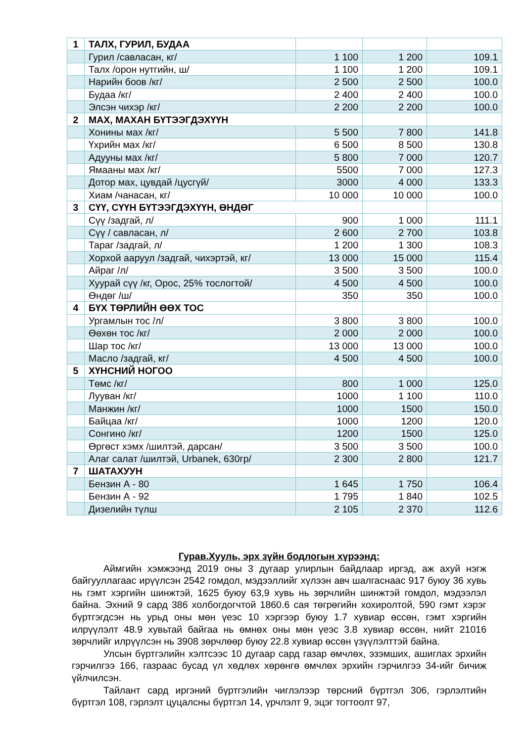| 1 | ТАЛХ, ГУРИЛ, БУДАА | | | |
| | Гурил /савласан, кг/ | 1 100 | 1 200 | 109.1 |
| | Талх /орон нутгийн, ш/ | 1 100 | 1 200 | 109.1 |
| | Нарийн боов /кг/ | 2 500 | 2 500 | 100.0 |
| | Будаа /кг/ | 2 400 | 2 400 | 100.0 |
| | Элсэн чихэр /кг/ | 2 200 | 2 200 | 100.0 |
| 2 | МАХ, МАХАН БҮТЭЭГДЭХҮҮН | | | |
| | Хонины мах /кг/ | 5 500 | 7 800 | 141.8 |
| | Үхрийн мах /кг/ | 6 500 | 8 500 | 130.8 |
| | Адууны мах /кг/ | 5 800 | 7 000 | 120.7 |
| | Ямааны мах /кг/ | 5500 | 7 000 | 127.3 |
| | Дотор мах, цувдай /цусгүй/ | 3000 | 4 000 | 133.3 |
| | Хиам /чанасан, кг/ | 10 000 | 10 000 | 100.0 |
| 3 | СҮҮ, СҮҮН БҮТЭЭГДЭХҮҮН, ӨНДӨГ | | | |
| | Сүү /задгай, л/ | 900 | 1 000 | 111.1 |
| | Сүү / савласан, л/ | 2 600 | 2 700 | 103.8 |
| | Тараг /задгай, л/ | 1 200 | 1 300 | 108.3 |
| | Хорхой ааруул /задгай, чихэртэй, кг/ | 13 000 | 15 000 | 115.4 |
| | Айраг /л/ | 3 500 | 3 500 | 100.0 |
| | Хуурай сүү /кг, Орос, 25% тослогтой/ | 4 500 | 4 500 | 100.0 |
| | Өндөг /ш/ | 350 | 350 | 100.0 |
| 4 | БҮХ ТӨРЛИЙН ӨӨХ ТОС | | | |
| | Ургамлын тос /л/ | 3 800 | 3 800 | 100.0 |
| | Өөхөн тос /кг/ | 2 000 | 2 000 | 100.0 |
| | Шар тос /кг/ | 13 000 | 13 000 | 100.0 |
| | Масло /задгай, кг/ | 4 500 | 4 500 | 100.0 |
| 5 | ХҮНСНИЙ НОГОО | | | |
| | Төмс /кг/ | 800 | 1 000 | 125.0 |
| | Лууван /кг/ | 1000 | 1 100 | 110.0 |
| | Манжин /кг/ | 1000 | 1500 | 150.0 |
| | Байцаа /кг/ | 1000 | 1200 | 120.0 |
| | Сонгино /кг/ | 1200 | 1500 | 125.0 |
| | Өргөст хэмх /шилтэй, дарсан/ | 3 500 | 3 500 | 100.0 |
| | Алаг салат /шилтэй, Urbanek, 630гр/ | 2 300 | 2 800 | 121.7 |
| 7 | ШАТАХУУН | | | |
| | Бензин А - 80 | 1 645 | 1 750 | 106.4 |
| | Бензин А - 92 | 1 795 | 1 840 | 102.5 |
| | Дизелийн түлш | 2 105 | 2 370 | 112.6 |
Гурав.Хууль, эрх зүйн бодлогын хүрээнд:
Аймгийн хэмжээнд 2019 оны 3 дугаар улирлын байдлаар иргэд, аж ахуй нэгж байгууллагаас ирүүлсэн 2542 гомдол, мэдээллийг хүлээн авч шалгаснаас 917 буюу 36 хувь нь гэмт хэргийн шинжтэй, 1625 буюу 63,9 хувь нь зөрчлийн шинжтэй гомдол, мэдээлэл байна. Эхний 9 сард 386 холбогдогчтой 1860.6 сая төгрөгийн хохиролтой, 590 гэмт хэрэг бүртгэгдсэн нь урьд оны мөн үеэс 10 хэргээр буюу 1.7 хувиар өссөн, гэмт хэргийн илрүүлэлт 48.9 хувьтай байгаа нь өмнөх оны мөн үеэс 3.8 хувиар өссөн, нийт 21016 зөрчлийг илрүүлсэн нь 3908 зөрчлөөр буюу 22.8 хувиар өссөн үзүүлэлттэй байна.
Улсын бүртгэлийн хэлтсээс 10 дугаар сард газар өмчлөх, эзэмших, ашиглах эрхийн гэрчилгээ 166, газраас бусад үл хөдлөх хөрөнгө өмчлөх эрхийн гэрчилгээ 34-ийг бичиж үйлчилсэн.
Тайлант сард иргэний бүртгэлийн чиглэлээр төрсний бүртгэл 306, гэрлэлтийн бүртгэл 108, гэрлэлт цуцалсны бүртгэл 14, үрчлэлт 9, эцэг тогтоолт 97,